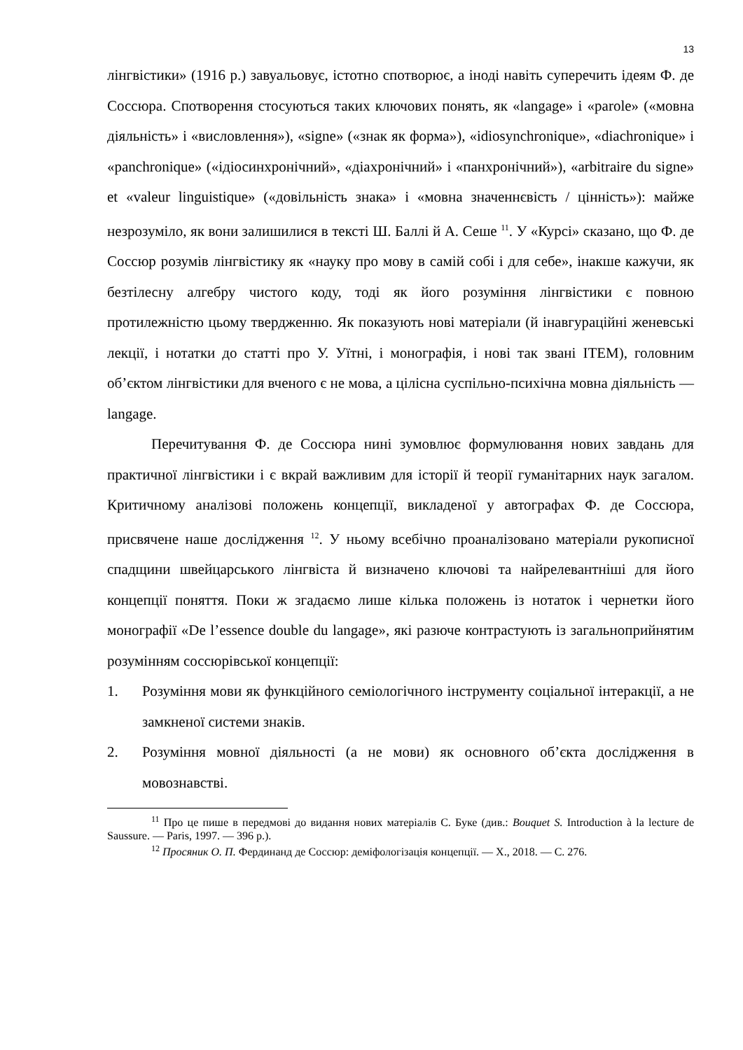13
лінгвістики» (1916 р.) завуальовує, істотно спотворює, а іноді навіть суперечить ідеям Ф. де Соссюра. Спотворення стосуються таких ключових понять, як «langage» і «parole» («мовна діяльність» і «висловлення»), «signe» («знак як форма»), «idiosynchronique», «diachronique» і «panchronique» («ідіосинхронічний», «діахронічний» і «панхронічний»), «arbitraire du signe» et «valeur linguistique» («довільність знака» і «мовна значеннєвість / цінність»): майже незрозуміло, як вони залишилися в тексті Ш. Баллі й А. Сеше <sup>11</sup>. У «Курсі» сказано, що Ф. де Соссюр розумів лінгвістику як «науку про мову в самій собі і для себе», інакше кажучи, як безтілесну алгебру чистого коду, тоді як його розуміння лінгвістики є повною протилежністю цьому твердженню. Як показують нові матеріали (й інавгураційні женевські лекції, і нотатки до статті про У. Уїтні, і монографія, і нові так звані ITEM), головним об’єктом лінгвістики для вченого є не мова, а цілісна суспільно-психічна мовна діяльність — langage.
Перечитування Ф. де Соссюра нині зумовлює формулювання нових завдань для практичної лінгвістики і є вкрай важливим для історії й теорії гуманітарних наук загалом. Критичному аналізові положень концепції, викладеної у автографах Ф. де Соссюра, присвячене наше дослідження <sup>12</sup>. У ньому всебічно проаналізовано матеріали рукописної спадщини швейцарського лінгвіста й визначено ключові та найрелевантніші для його концепції поняття. Поки ж згадаємо лише кілька положень із нотаток і чернетки його монографії «De l’essence double du langage», які разюче контрастують із загальноприйнятим розумінням соссюрівської концепції:
1. Розуміння мови як функційного семіологічного інструменту соціальної інтеракції, а не замкненої системи знаків.
2. Розуміння мовної діяльності (а не мови) як основного об’єкта дослідження в мовознавстві.
<sup>11</sup> Про це пише в передмові до видання нових матеріалів С. Буке (див.: Bouquet S. Introduction à la lecture de Saussure. — Paris, 1997. — 396 p.).
<sup>12</sup> Просяник О. П. Фердинанд де Соссюр: деміфологізація концепції. — Х., 2018. — С. 276.